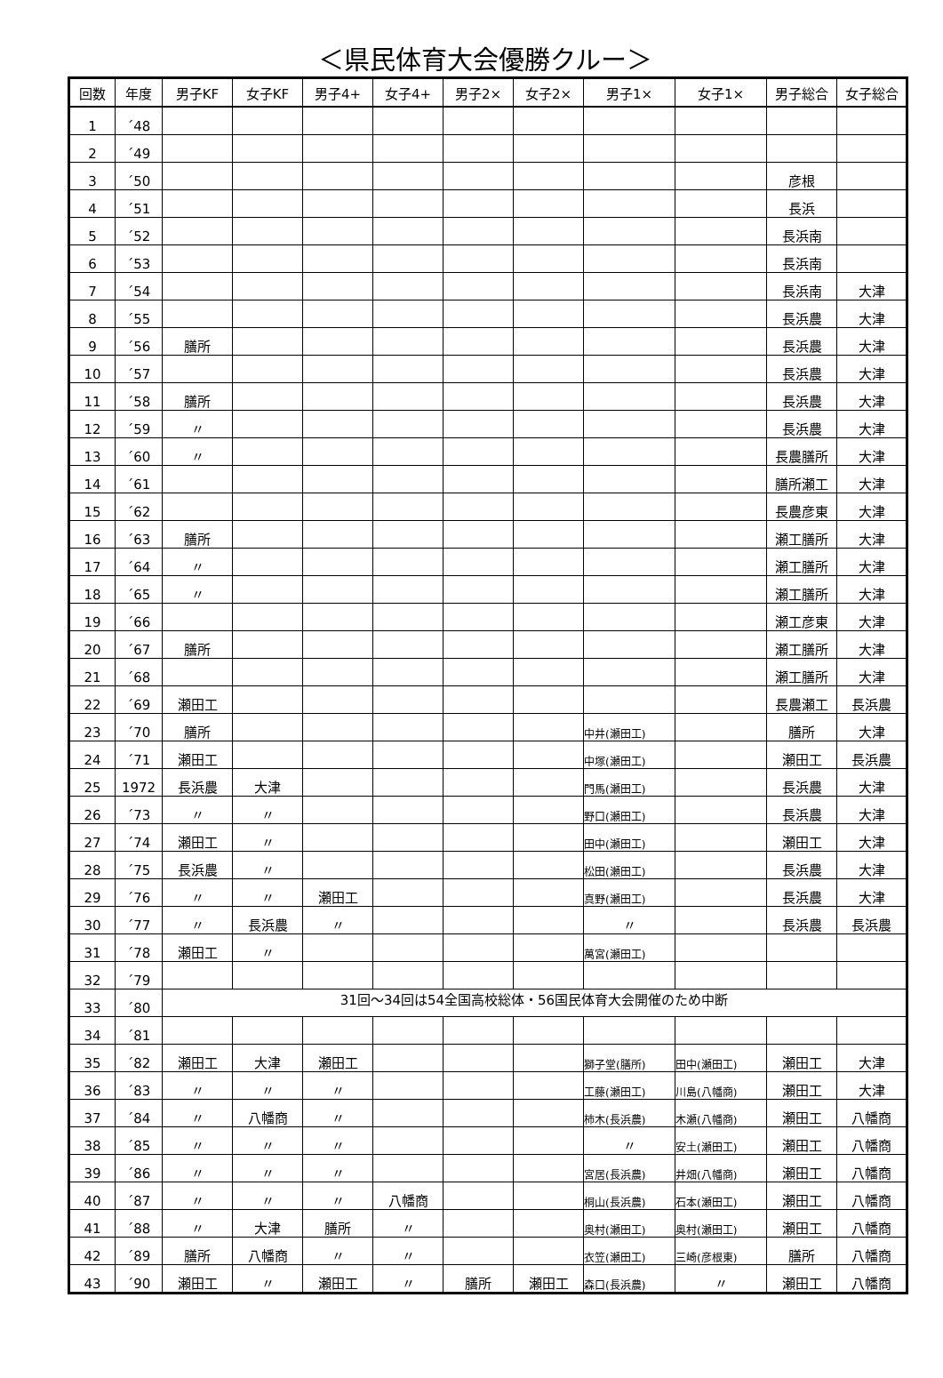＜県民体育大会優勝クルー＞
| 回数 | 年度 | 男子KF | 女子KF | 男子4+ | 女子4+ | 男子2× | 女子2× | 男子1× | 女子1× | 男子総合 | 女子総合 |
| --- | --- | --- | --- | --- | --- | --- | --- | --- | --- | --- | --- |
| 1 | ´48 | | | | | | | | | | |
| 2 | ´49 | | | | | | | | | | |
| 3 | ´50 | | | | | | | | | 彦根 | |
| 4 | ´51 | | | | | | | | | 長浜 | |
| 5 | ´52 | | | | | | | | | 長浜南 | |
| 6 | ´53 | | | | | | | | | 長浜南 | |
| 7 | ´54 | | | | | | | | | 長浜南 | 大津 |
| 8 | ´55 | | | | | | | | | 長浜農 | 大津 |
| 9 | ´56 | 膳所 | | | | | | | | 長浜農 | 大津 |
| 10 | ´57 | | | | | | | | | 長浜農 | 大津 |
| 11 | ´58 | 膳所 | | | | | | | | 長浜農 | 大津 |
| 12 | ´59 | 〃 | | | | | | | | 長浜農 | 大津 |
| 13 | ´60 | 〃 | | | | | | | | 長農膳所 | 大津 |
| 14 | ´61 | | | | | | | | | 膳所瀬工 | 大津 |
| 15 | ´62 | | | | | | | | | 長農彦東 | 大津 |
| 16 | ´63 | 膳所 | | | | | | | | 瀬工膳所 | 大津 |
| 17 | ´64 | 〃 | | | | | | | | 瀬工膳所 | 大津 |
| 18 | ´65 | 〃 | | | | | | | | 瀬工膳所 | 大津 |
| 19 | ´66 | | | | | | | | | 瀬工彦東 | 大津 |
| 20 | ´67 | 膳所 | | | | | | | | 瀬工膳所 | 大津 |
| 21 | ´68 | | | | | | | | | 瀬工膳所 | 大津 |
| 22 | ´69 | 瀬田工 | | | | | | | | 長農瀬工 | 長浜農 |
| 23 | ´70 | 膳所 | | | | | | 中井(瀬田工) | | 膳所 | 大津 |
| 24 | ´71 | 瀬田工 | | | | | | 中塚(瀬田工) | | 瀬田工 | 長浜農 |
| 25 | 1972 | 長浜農 | 大津 | | | | | 門馬(瀬田工) | | 長浜農 | 大津 |
| 26 | ´73 | 〃 | 〃 | | | | | 野口(瀬田工) | | 長浜農 | 大津 |
| 27 | ´74 | 瀬田工 | 〃 | | | | | 田中(瀬田工) | | 瀬田工 | 大津 |
| 28 | ´75 | 長浜農 | 〃 | | | | | 松田(瀬田工) | | 長浜農 | 大津 |
| 29 | ´76 | 〃 | 〃 | 瀬田工 | | | | 真野(瀬田工) | | 長浜農 | 大津 |
| 30 | ´77 | 〃 | 長浜農 | 〃 | | | | 〃 | | 長浜農 | 長浜農 |
| 31 | ´78 | 瀬田工 | 〃 | | | | | 萬宮(瀬田工) | | | |
| 32 | ´79 | | | | | | | | | | |
| 33 | ´80 | 31回～34回は54全国高校総体・56国民体育大会開催のため中断 | | | | | | | | | |
| 34 | ´81 | | | | | | | | | | |
| 35 | ´82 | 瀬田工 | 大津 | 瀬田工 | | | | 獅子堂(膳所) | 田中(瀬田工) | 瀬田工 | 大津 |
| 36 | ´83 | 〃 | 〃 | 〃 | | | | 工藤(瀬田工) | 川島(八幡商) | 瀬田工 | 大津 |
| 37 | ´84 | 〃 | 八幡商 | 〃 | | | | 柿木(長浜農) | 木瀬(八幡商) | 瀬田工 | 八幡商 |
| 38 | ´85 | 〃 | 〃 | 〃 | | | | 〃 | 安土(瀬田工) | 瀬田工 | 八幡商 |
| 39 | ´86 | 〃 | 〃 | 〃 | | | | 宮居(長浜農) | 井畑(八幡商) | 瀬田工 | 八幡商 |
| 40 | ´87 | 〃 | 〃 | 〃 | 八幡商 | | | 桐山(長浜農) | 石本(瀬田工) | 瀬田工 | 八幡商 |
| 41 | ´88 | 〃 | 大津 | 膳所 | 〃 | | | 奥村(瀬田工) | 奥村(瀬田工) | 瀬田工 | 八幡商 |
| 42 | ´89 | 膳所 | 八幡商 | 〃 | 〃 | | | 衣笠(瀬田工) | 三崎(彦根東) | 膳所 | 八幡商 |
| 43 | ´90 | 瀬田工 | 〃 | 瀬田工 | 〃 | 膳所 | 瀬田工 | 森口(長浜農) | 〃 | 瀬田工 | 八幡商 |